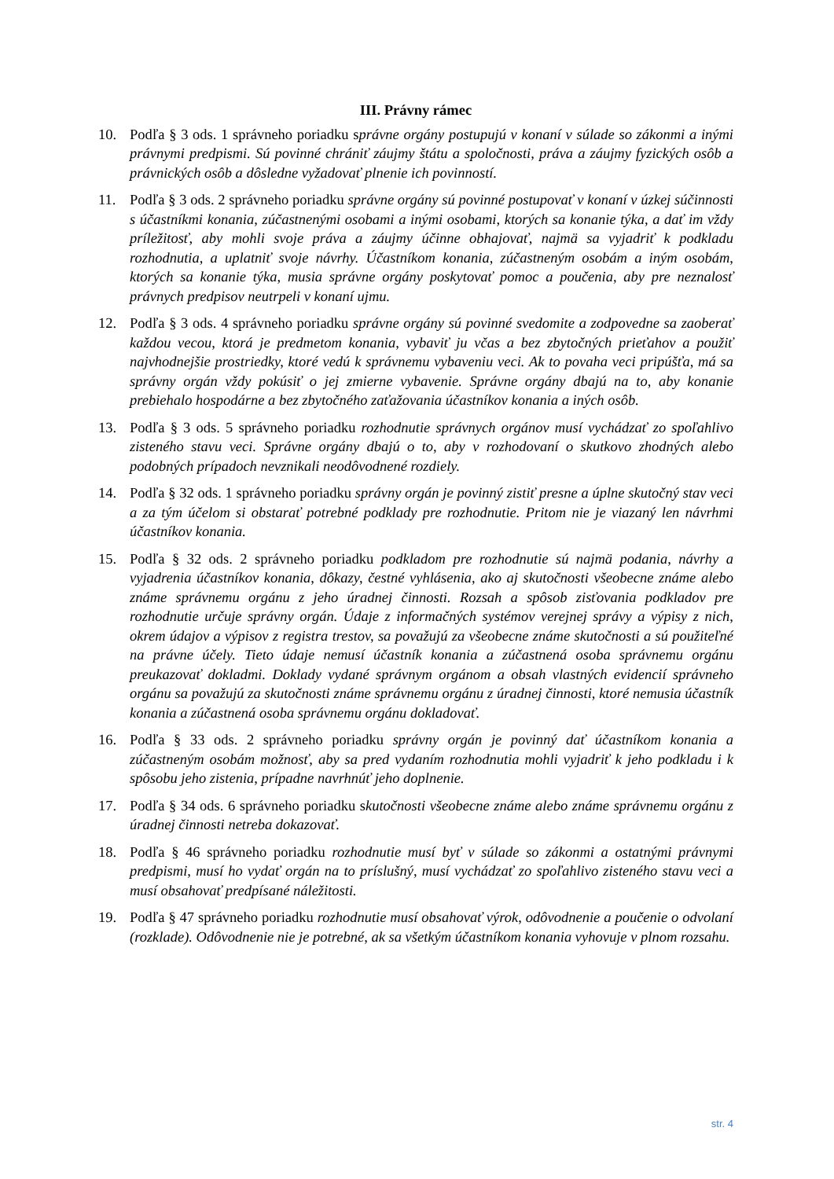III. Právny rámec
10. Podľa § 3 ods. 1 správneho poriadku správne orgány postupujú v konaní v súlade so zákonmi a inými právnymi predpismi. Sú povinné chrániť záujmy štátu a spoločnosti, práva a záujmy fyzických osôb a právnických osôb a dôsledne vyžadovať plnenie ich povinností.
11. Podľa § 3 ods. 2 správneho poriadku správne orgány sú povinné postupovať v konaní v úzkej súčinnosti s účastníkmi konania, zúčastnenými osobami a inými osobami, ktorých sa konanie týka, a dať im vždy príležitosť, aby mohli svoje práva a záujmy účinne obhajovať, najmä sa vyjadriť k podkladu rozhodnutia, a uplatniť svoje návrhy. Účastníkom konania, zúčastneným osobám a iným osobám, ktorých sa konanie týka, musia správne orgány poskytovať pomoc a poučenia, aby pre neznalosť právnych predpisov neutrpeli v konaní ujmu.
12. Podľa § 3 ods. 4 správneho poriadku správne orgány sú povinné svedomite a zodpovedne sa zaoberať každou vecou, ktorá je predmetom konania, vybaviť ju včas a bez zbytočných prieťahov a použiť najvhodnejšie prostriedky, ktoré vedú k správnemu vybaveniu veci. Ak to povaha veci pripúšťa, má sa správny orgán vždy pokúsiť o jej zmierne vybavenie. Správne orgány dbajú na to, aby konanie prebiehalo hospodárne a bez zbytočného zaťažovania účastníkov konania a iných osôb.
13. Podľa § 3 ods. 5 správneho poriadku rozhodnutie správnych orgánov musí vychádzať zo spoľahlivo zisteného stavu veci. Správne orgány dbajú o to, aby v rozhodovaní o skutkovo zhodných alebo podobných prípadoch nevznikali neodôvodnené rozdiely.
14. Podľa § 32 ods. 1 správneho poriadku správny orgán je povinný zistiť presne a úplne skutočný stav veci a za tým účelom si obstarať potrebné podklady pre rozhodnutie. Pritom nie je viazaný len návrhmi účastníkov konania.
15. Podľa § 32 ods. 2 správneho poriadku podkladom pre rozhodnutie sú najmä podania, návrhy a vyjadrenia účastníkov konania, dôkazy, čestné vyhlásenia, ako aj skutočnosti všeobecne známe alebo známe správnemu orgánu z jeho úradnej činnosti. Rozsah a spôsob zisťovania podkladov pre rozhodnutie určuje správny orgán. Údaje z informačných systémov verejnej správy a výpisy z nich, okrem údajov a výpisov z registra trestov, sa považujú za všeobecne známe skutočnosti a sú použiteľné na právne účely. Tieto údaje nemusí účastník konania a zúčastnená osoba správnemu orgánu preukazovať dokladmi. Doklady vydané správnym orgánom a obsah vlastných evidencií správneho orgánu sa považujú za skutočnosti známe správnemu orgánu z úradnej činnosti, ktoré nemusia účastník konania a zúčastnená osoba správnemu orgánu dokladovať.
16. Podľa § 33 ods. 2 správneho poriadku správny orgán je povinný dať účastníkom konania a zúčastneným osobám možnosť, aby sa pred vydaním rozhodnutia mohli vyjadriť k jeho podkladu i k spôsobu jeho zistenia, prípadne navrhnúť jeho doplnenie.
17. Podľa § 34 ods. 6 správneho poriadku skutočnosti všeobecne známe alebo známe správnemu orgánu z úradnej činnosti netreba dokazovať.
18. Podľa § 46 správneho poriadku rozhodnutie musí byť v súlade so zákonmi a ostatnými právnymi predpismi, musí ho vydať orgán na to príslušný, musí vychádzať zo spoľahlivo zisteného stavu veci a musí obsahovať predpísané náležitosti.
19. Podľa § 47 správneho poriadku rozhodnutie musí obsahovať výrok, odôvodnenie a poučenie o odvolaní (rozklade). Odôvodnenie nie je potrebné, ak sa všetkým účastníkom konania vyhovuje v plnom rozsahu.
str. 4